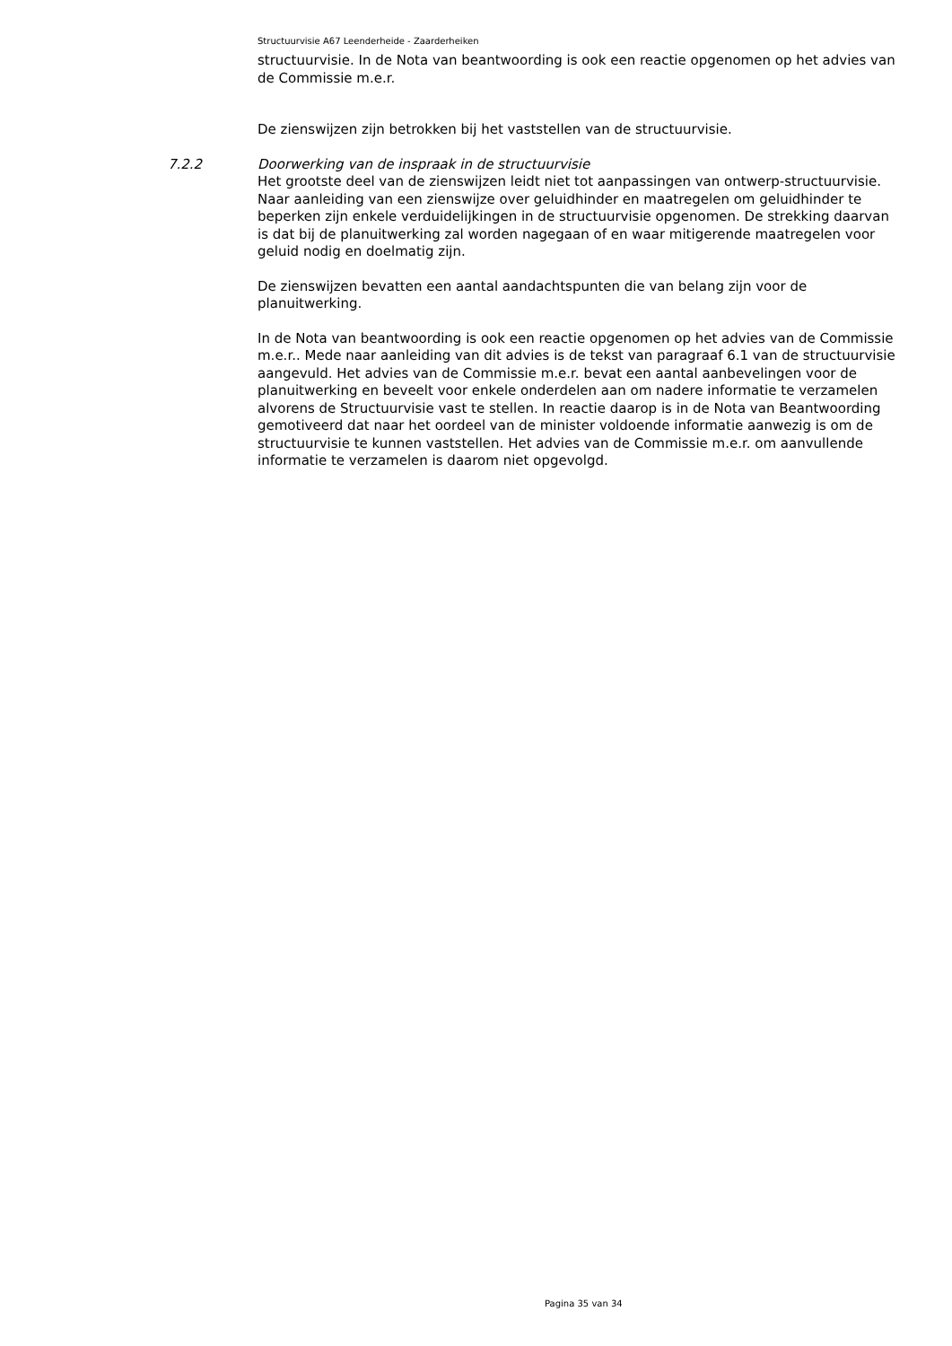Structuurvisie A67 Leenderheide - Zaarderheiken
structuurvisie. In de Nota van beantwoording is ook een reactie opgenomen op het advies van de Commissie m.e.r.
De zienswijzen zijn betrokken bij het vaststellen van de structuurvisie.
7.2.2 Doorwerking van de inspraak in de structuurvisie
Het grootste deel van de zienswijzen leidt niet tot aanpassingen van ontwerp-structuurvisie. Naar aanleiding van een zienswijze over geluidhinder en maatregelen om geluidhinder te beperken zijn enkele verduidelijkingen in de structuurvisie opgenomen. De strekking daarvan is dat bij de planuitwerking zal worden nagegaan of en waar mitigerende maatregelen voor geluid nodig en doelmatig zijn.
De zienswijzen bevatten een aantal aandachtspunten die van belang zijn voor de planuitwerking.
In de Nota van beantwoording is ook een reactie opgenomen op het advies van de Commissie m.e.r.. Mede naar aanleiding van dit advies is de tekst van paragraaf 6.1 van de structuurvisie aangevuld. Het advies van de Commissie m.e.r. bevat een aantal aanbevelingen voor de planuitwerking en beveelt voor enkele onderdelen aan om nadere informatie te verzamelen alvorens de Structuurvisie vast te stellen. In reactie daarop is in de Nota van Beantwoording gemotiveerd dat naar het oordeel van de minister voldoende informatie aanwezig is om de structuurvisie te kunnen vaststellen. Het advies van de Commissie m.e.r. om aanvullende informatie te verzamelen is daarom niet opgevolgd.
Pagina 35 van 34